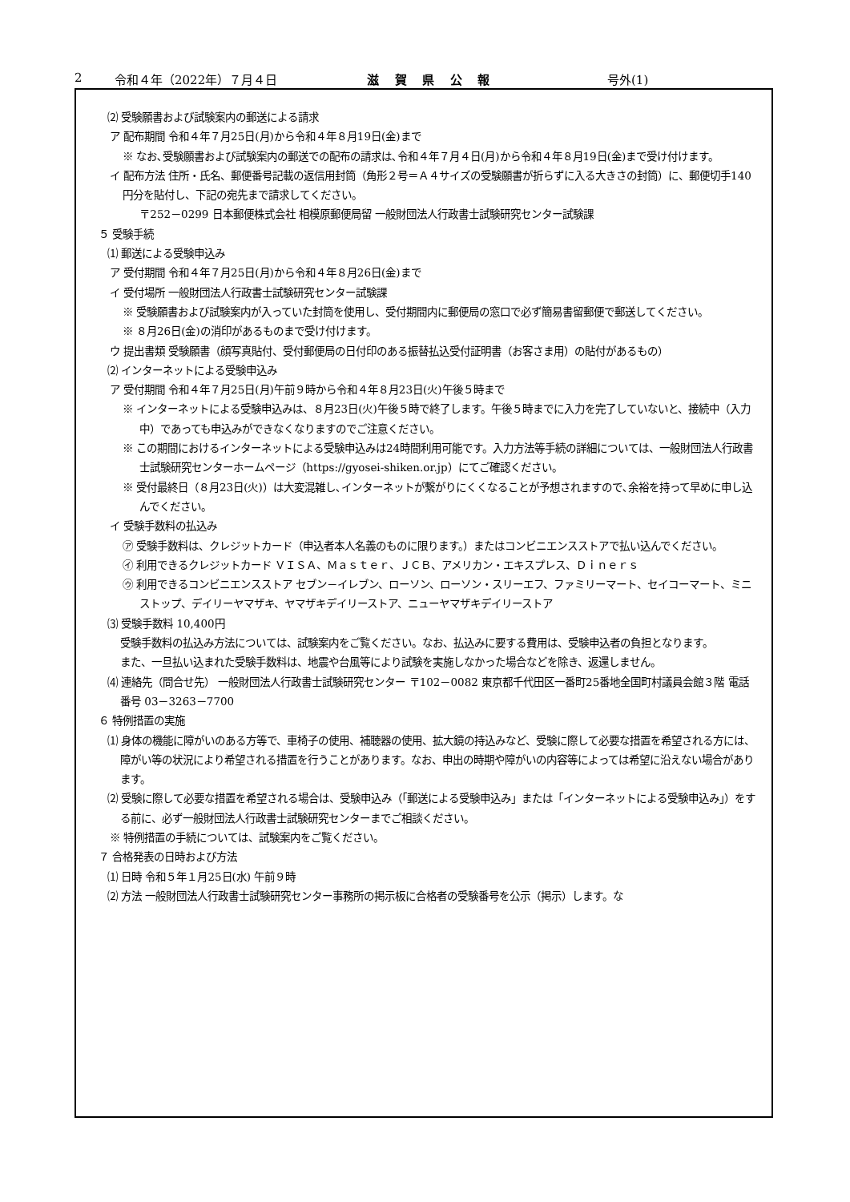2 令和４年（2022年）７月４日 滋賀県公報 号外(1)
⑵ 受験願書および試験案内の郵送による請求
ア 配布期間 令和４年７月25日(月)から令和４年８月19日(金)まで
※ なお､受験願書および試験案内の郵送での配布の請求は､令和４年７月４日(月)から令和４年８月19日(金)まで受け付けます。
イ 配布方法 住所・氏名、郵便番号記載の返信用封筒（角形２号＝Ａ４サイズの受験願書が折らずに入る大きさの封筒）に、郵便切手140円分を貼付し、下記の宛先まで請求してください。
〒252－0299 日本郵便株式会社 相模原郵便局留 一般財団法人行政書士試験研究センター試験課
５ 受験手続
⑴ 郵送による受験申込み
ア 受付期間 令和４年７月25日(月)から令和４年８月26日(金)まで
イ 受付場所 一般財団法人行政書士試験研究センター試験課
※ 受験願書および試験案内が入っていた封筒を使用し、受付期間内に郵便局の窓口で必ず簡易書留郵便で郵送してください。
※ ８月26日(金)の消印があるものまで受け付けます。
ウ 提出書類 受験願書（顔写真貼付、受付郵便局の日付印のある振替払込受付証明書（お客さま用）の貼付があるもの）
⑵ インターネットによる受験申込み
ア 受付期間 令和４年７月25日(月)午前９時から令和４年８月23日(火)午後５時まで
※ インターネットによる受験申込みは、８月23日(火)午後５時で終了します。午後５時までに入力を完了していないと、接続中（入力中）であっても申込みができなくなりますのでご注意ください。
※ この期間におけるインターネットによる受験申込みは24時間利用可能です。入力方法等手続の詳細については、一般財団法人行政書士試験研究センターホームページ（https://gyosei-shiken.or.jp）にてご確認ください。
※ 受付最終日（８月23日(火)）は大変混雑し､インターネットが繋がりにくくなることが予想されますので､余裕を持って早めに申し込んでください。
イ 受験手数料の払込み
㋐ 受験手数料は、クレジットカード（申込者本人名義のものに限ります。）またはコンビニエンスストアで払い込んでください。
㋑ 利用できるクレジットカード ＶＩＳＡ、Ｍａｓｔｅｒ、ＪＣＢ、アメリカン・エキスプレス、Ｄｉｎｅｒｓ
㋒ 利用できるコンビニエンスストア セブン－イレブン、ローソン、ローソン・スリーエフ、ファミリーマート、セイコーマート、ミニストップ、デイリーヤマザキ、ヤマザキデイリーストア、ニューヤマザキデイリーストア
⑶ 受験手数料 10,400円
受験手数料の払込み方法については、試験案内をご覧ください。なお、払込みに要する費用は、受験申込者の負担となります。
また、一旦払い込まれた受験手数料は、地震や台風等により試験を実施しなかった場合などを除き、返還しません。
⑷ 連絡先（問合せ先） 一般財団法人行政書士試験研究センター 〒102－0082 東京都千代田区一番町25番地全国町村議員会館３階 電話番号 03－3263－7700
６ 特例措置の実施
⑴ 身体の機能に障がいのある方等で、車椅子の使用、補聴器の使用、拡大鏡の持込みなど、受験に際して必要な措置を希望される方には、障がい等の状況により希望される措置を行うことがあります。なお、申出の時期や障がいの内容等によっては希望に沿えない場合があります。
⑵ 受験に際して必要な措置を希望される場合は、受験申込み（「郵送による受験申込み」または「インターネットによる受験申込み」）をする前に、必ず一般財団法人行政書士試験研究センターまでご相談ください。
※ 特例措置の手続については、試験案内をご覧ください。
７ 合格発表の日時および方法
⑴ 日時 令和５年１月25日(水) 午前９時
⑵ 方法 一般財団法人行政書士試験研究センター事務所の掲示板に合格者の受験番号を公示（掲示）します。な